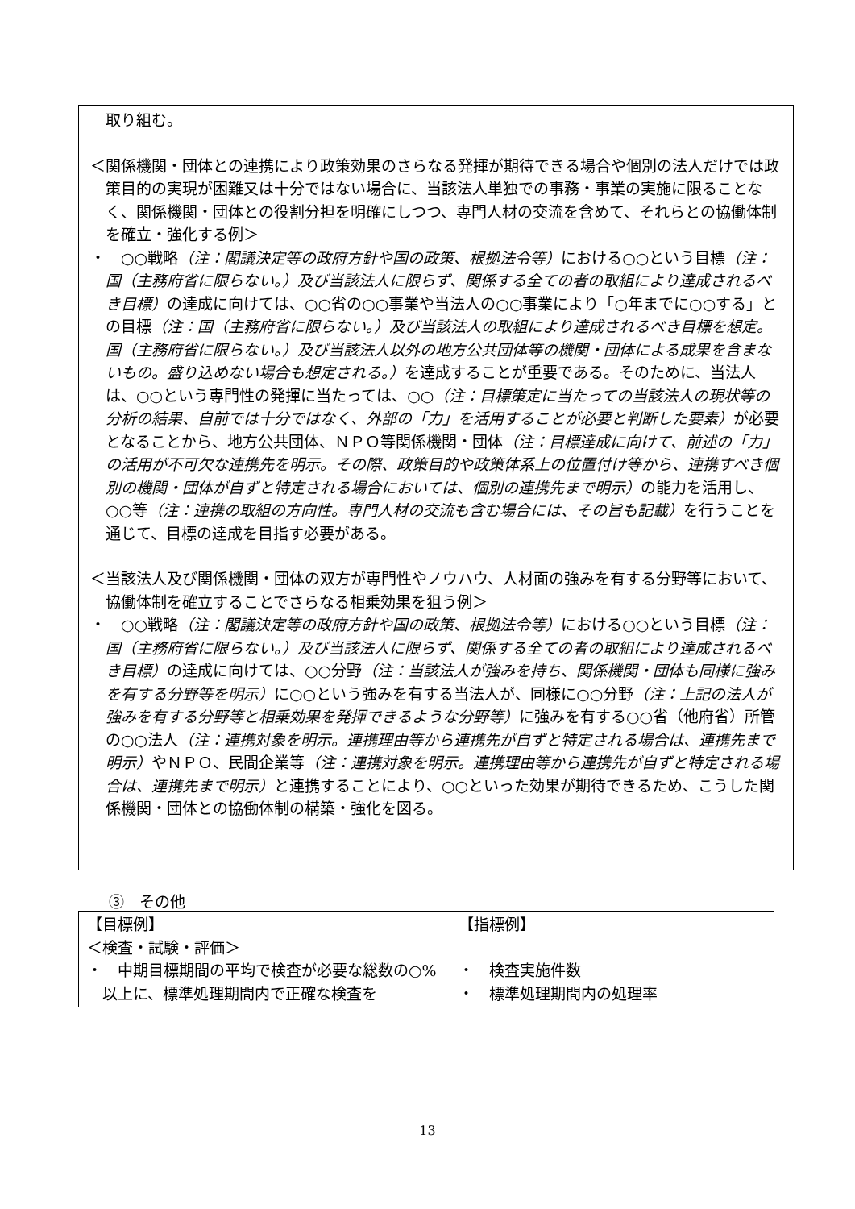取り組む。
＜関係機関・団体との連携により政策効果のさらなる発揮が期待できる場合や個別の法人だけでは政策目的の実現が困難又は十分ではない場合に、当該法人単独での事務・事業の実施に限ることなく、関係機関・団体との役割分担を明確にしつつ、専門人材の交流を含めて、それらとの協働体制を確立・強化する例＞
・　○○戦略（注：閣議決定等の政府方針や国の政策、根拠法令等）における○○という目標（注：国（主務府省に限らない。）及び当該法人に限らず、関係する全ての者の取組により達成されるべき目標）の達成に向けては、○○省の○○事業や当法人の○○事業により「○年までに○○する」との目標（注：国（主務府省に限らない。）及び当該法人の取組により達成されるべき目標を想定。国（主務府省に限らない。）及び当該法人以外の地方公共団体等の機関・団体による成果を含まないもの。盛り込めない場合も想定される。）を達成することが重要である。そのために、当法人は、○○という専門性の発揮に当たっては、○○（注：目標策定に当たっての当該法人の現状等の分析の結果、自前では十分ではなく、外部の「力」を活用することが必要と判断した要素）が必要となることから、地方公共団体、ＮＰＯ等関係機関・団体（注：目標達成に向けて、前述の「力」の活用が不可欠な連携先を明示。その際、政策目的や政策体系上の位置付け等から、連携すべき個別の機関・団体が自ずと特定される場合においては、個別の連携先まで明示）の能力を活用し、○○等（注：連携の取組の方向性。専門人材の交流も含む場合には、その旨も記載）を行うことを通じて、目標の達成を目指す必要がある。
＜当該法人及び関係機関・団体の双方が専門性やノウハウ、人材面の強みを有する分野等において、協働体制を確立することでさらなる相乗効果を狙う例＞
・　○○戦略（注：閣議決定等の政府方針や国の政策、根拠法令等）における○○という目標（注：国（主務府省に限らない。）及び当該法人に限らず、関係する全ての者の取組により達成されるべき目標）の達成に向けては、○○分野（注：当該法人が強みを持ち、関係機関・団体も同様に強みを有する分野等を明示）に○○という強みを有する当法人が、同様に○○分野（注：上記の法人が強みを有する分野等と相乗効果を発揮できるような分野等）に強みを有する○○省（他府省）所管の○○法人（注：連携対象を明示。連携理由等から連携先が自ずと特定される場合は、連携先まで明示）やＮＰＯ、民間企業等（注：連携対象を明示。連携理由等から連携先が自ずと特定される場合は、連携先まで明示）と連携することにより、○○といった効果が期待できるため、こうした関係機関・団体との協働体制の構築・強化を図る。
③　その他
| 【目標例】 ＜検査・試験・評価＞ ・ 中期目標期間の平均で検査が必要な総数の○%以上に、標準処理期間内で正確な検査を | 【指標例】 ・ 検査実施件数 ・ 標準処理期間内の処理率 |
13